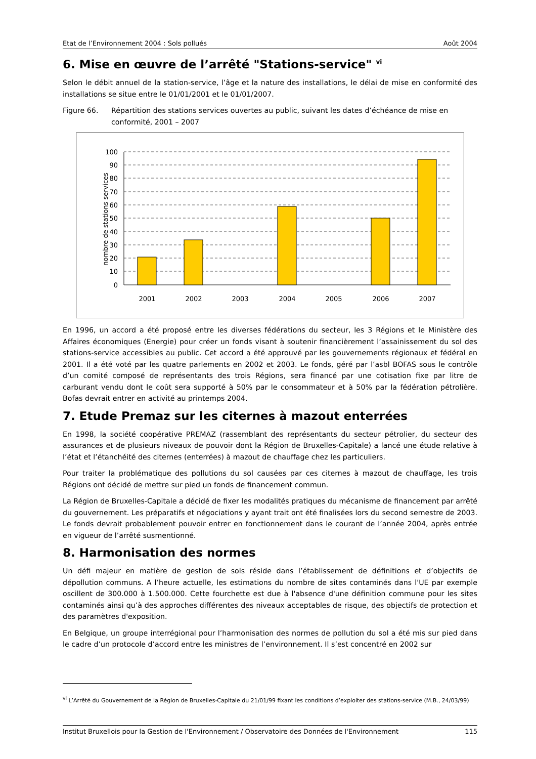Etat de l’Environnement 2004 : Sols pollués Août 2004
6. Mise en œuvre de l’arrêté "Stations-service" <sup>vi</sup>
Selon le débit annuel de la station-service, l’âge et la nature des installations, le délai de mise en conformité des installations se situe entre le 01/01/2001 et le 01/01/2007.
Figure 66. Répartition des stations services ouvertes au public, suivant les dates d’échéance de mise en conformité, 2001 – 2007
nombre de stations services
100
90
80
70
60
50
40
30
20
10
0
2001
2002
2003
2004
2005
2006
2007
En 1996, un accord a été proposé entre les diverses fédérations du secteur, les 3 Régions et le Ministère des Affaires économiques (Energie) pour créer un fonds visant à soutenir financièrement l’assainissement du sol des stations-service accessibles au public. Cet accord a été approuvé par les gouvernements régionaux et fédéral en 2001. Il a été voté par les quatre parlements en 2002 et 2003. Le fonds, géré par l’asbl BOFAS sous le contrôle d’un comité composé de représentants des trois Régions, sera financé par une cotisation fixe par litre de carburant vendu dont le coût sera supporté à 50% par le consommateur et à 50% par la fédération pétrolière. Bofas devrait entrer en activité au printemps 2004.
7. Etude Premaz sur les citernes à mazout enterrées
En 1998, la société coopérative PREMAZ (rassemblant des représentants du secteur pétrolier, du secteur des assurances et de plusieurs niveaux de pouvoir dont la Région de Bruxelles-Capitale) a lancé une étude relative à l’état et l’étanchéité des citernes (enterrées) à mazout de chauffage chez les particuliers.
Pour traiter la problématique des pollutions du sol causées par ces citernes à mazout de chauffage, les trois Régions ont décidé de mettre sur pied un fonds de financement commun.
La Région de Bruxelles-Capitale a décidé de fixer les modalités pratiques du mécanisme de financement par arrêté du gouvernement. Les préparatifs et négociations y ayant trait ont été finalisées lors du second semestre de 2003. Le fonds devrait probablement pouvoir entrer en fonctionnement dans le courant de l’année 2004, après entrée en vigueur de l’arrêté susmentionné.
8. Harmonisation des normes
Un défi majeur en matière de gestion de sols réside dans l’établissement de définitions et d’objectifs de dépollution communs. A l’heure actuelle, les estimations du nombre de sites contaminés dans l'UE par exemple oscillent de 300.000 à 1.500.000. Cette fourchette est due à l'absence d'une définition commune pour les sites contaminés ainsi qu’à des approches différentes des niveaux acceptables de risque, des objectifs de protection et des paramètres d'exposition.
En Belgique, un groupe interrégional pour l’harmonisation des normes de pollution du sol a été mis sur pied dans le cadre d’un protocole d’accord entre les ministres de l’environnement. Il s’est concentré en 2002 sur
<sup>vi</sup> L’Arrêté du Gouvernement de la Région de Bruxelles-Capitale du 21/01/99 fixant les conditions d’exploiter des stations-service (M.B., 24/03/99)
Institut Bruxellois pour la Gestion de l'Environnement / Observatoire des Données de l'Environnement 115